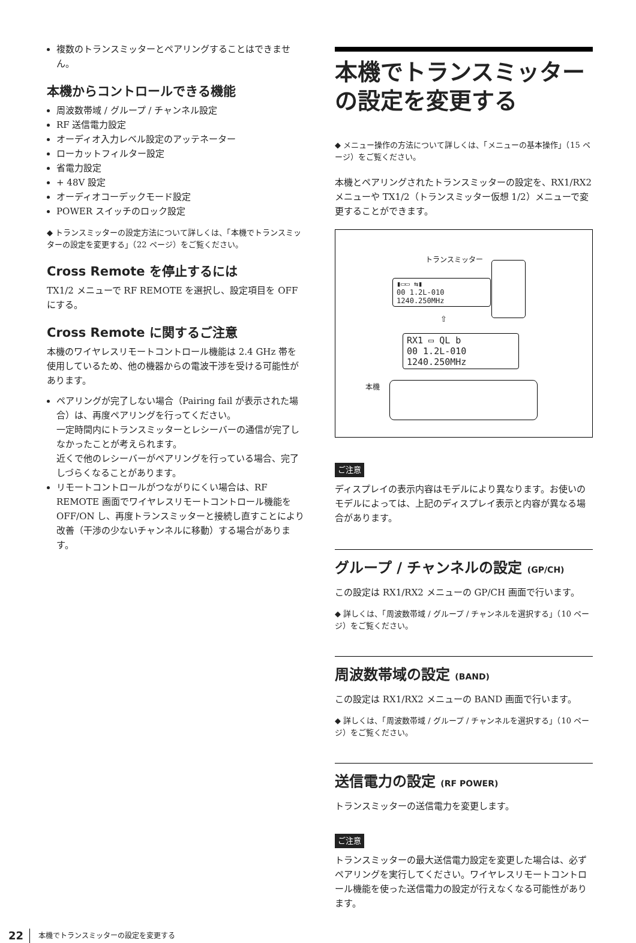複数のトランスミッターとペアリングすることはできません。
本機からコントロールできる機能
周波数帯域 / グループ / チャンネル設定
RF 送信電力設定
オーディオ入力レベル設定のアッテネーター
ローカットフィルター設定
省電力設定
+ 48V 設定
オーディオコーデックモード設定
POWER スイッチのロック設定
◆ トランスミッターの設定方法について詳しくは、「本機でトランスミッターの設定を変更する」（22 ページ）をご覧ください。
Cross Remote を停止するには
TX1/2 メニューで RF REMOTE を選択し、設定項目を OFF にする。
Cross Remote に関するご注意
本機のワイヤレスリモートコントロール機能は 2.4 GHz 帯を使用しているため、他の機器からの電波干渉を受ける可能性があります。
ペアリングが完了しない場合（Pairing fail が表示された場合）は、再度ペアリングを行ってください。
一定時間内にトランスミッターとレシーバーの通信が完了しなかったことが考えられます。
近くで他のレシーバーがペアリングを行っている場合、完了しづらくなることがあります。
リモートコントロールがつながりにくい場合は、RF REMOTE 画面でワイヤレスリモートコントロール機能を OFF/ON し、再度トランスミッターと接続し直すことにより改善（干渉の少ないチャンネルに移動）する場合があります。
本機でトランスミッターの設定を変更する
◆ メニュー操作の方法について詳しくは、「メニューの基本操作」（15 ページ）をご覧ください。
本機とペアリングされたトランスミッターの設定を、RX1/RX2 メニューや TX1/2（トランスミッター仮想 1/2）メニューで変更することができます。
トランスミッター
▮▭▭ ⇆▮
00 1.2L-010
1240.250MHz
⇧
RX1 ▭ QL b
00 1.2L-010
1240.250MHz
本機
ご注意
ディスプレイの表示内容はモデルにより異なります。お使いのモデルによっては、上記のディスプレイ表示と内容が異なる場合があります。
グループ / チャンネルの設定 (GP/CH)
この設定は RX1/RX2 メニューの GP/CH 画面で行います。
◆ 詳しくは、「周波数帯域 / グループ / チャンネルを選択する」（10 ページ）をご覧ください。
周波数帯域の設定 (BAND)
この設定は RX1/RX2 メニューの BAND 画面で行います。
◆ 詳しくは、「周波数帯域 / グループ / チャンネルを選択する」（10 ページ）をご覧ください。
送信電力の設定 (RF POWER)
トランスミッターの送信電力を変更します。
ご注意
トランスミッターの最大送信電力設定を変更した場合は、必ずペアリングを実行してください。ワイヤレスリモートコントロール機能を使った送信電力の設定が行えなくなる可能性があります。
22 本機でトランスミッターの設定を変更する